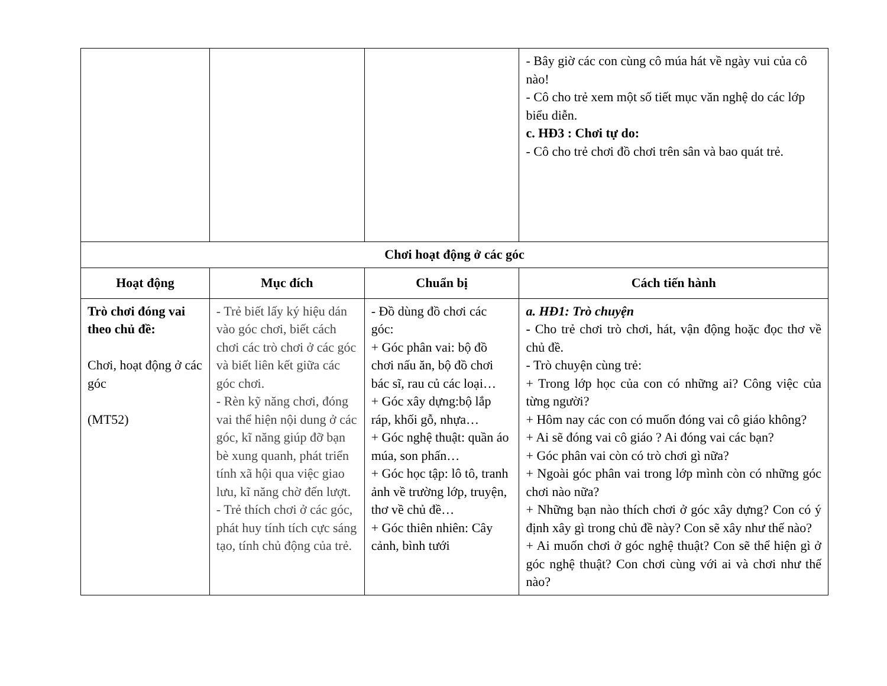| | | | - Bây giờ các con cùng cô múa hát về ngày vui của cô nào! - Cô cho trẻ xem một số tiết mục văn nghệ do các lớp biểu diễn. c. HĐ3 : Chơi tự do: - Cô cho trẻ chơi đồ chơi trên sân và bao quát trẻ. |
| Chơi hoạt động ở các góc | | | |
| Hoạt động | Mục đích | Chuẩn bị | Cách tiến hành |
| Trò chơi đóng vai theo chủ đề: Chơi, hoạt động ở các góc (MT52) | - Trẻ biết lấy ký hiệu dán vào góc chơi, biết cách chơi các trò chơi ở các góc và biết liên kết giữa các góc chơi. - Rèn kỹ năng chơi, đóng vai thể hiện nội dung ở các góc, kĩ năng giúp đỡ bạn bè xung quanh, phát triển tính xã hội qua việc giao lưu, kĩ năng chờ đến lượt. - Trẻ thích chơi ở các góc, phát huy tính tích cực sáng tạo, tính chủ động của trẻ. | - Đồ dùng đồ chơi các góc: + Góc phân vai: bộ đồ chơi nấu ăn, bộ đồ chơi bác sĩ, rau củ các loại… + Góc xây dựng:bộ lắp ráp, khối gỗ, nhựa… + Góc nghệ thuật: quần áo múa, son phấn… + Góc học tập: lô tô, tranh ảnh về trường lớp, truyện, thơ về chủ đề… + Góc thiên nhiên: Cây cảnh, bình tưới | a. HĐ1: Trò chuyện - Cho trẻ chơi trò chơi, hát, vận động hoặc đọc thơ về chủ đề. - Trò chuyện cùng trẻ: + Trong lớp học của con có những ai? Công việc của từng người? + Hôm nay các con có muốn đóng vai cô giáo không? + Ai sẽ đóng vai cô giáo ? Ai đóng vai các bạn? + Góc phân vai còn có trò chơi gì nữa? + Ngoài góc phân vai trong lớp mình còn có những góc chơi nào nữa? + Những bạn nào thích chơi ở góc xây dựng? Con có ý định xây gì trong chủ đề này? Con sẽ xây như thế nào? + Ai muốn chơi ở góc nghệ thuật? Con sẽ thể hiện gì ở góc nghệ thuật? Con chơi cùng với ai và chơi như thế nào? |